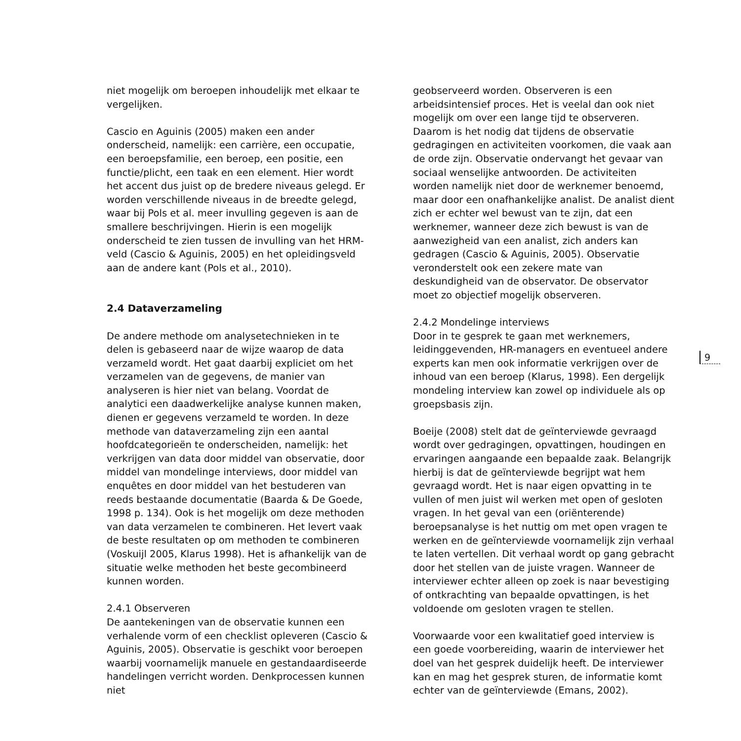niet mogelijk om beroepen inhoudelijk met elkaar te vergelijken.
Cascio en Aguinis (2005) maken een ander onderscheid, namelijk: een carrière, een occupatie, een beroepsfamilie, een beroep, een positie, een functie/plicht, een taak en een element. Hier wordt het accent dus juist op de bredere niveaus gelegd. Er worden verschillende niveaus in de breedte gelegd, waar bij Pols et al. meer invulling gegeven is aan de smallere beschrijvingen. Hierin is een mogelijk onderscheid te zien tussen de invulling van het HRM-veld (Cascio & Aguinis, 2005) en het opleidingsveld aan de andere kant (Pols et al., 2010).
2.4 Dataverzameling
De andere methode om analysetechnieken in te delen is gebaseerd naar de wijze waarop de data verzameld wordt. Het gaat daarbij expliciet om het verzamelen van de gegevens, de manier van analyseren is hier niet van belang. Voordat de analytici een daadwerkelijke analyse kunnen maken, dienen er gegevens verzameld te worden. In deze methode van dataverzameling zijn een aantal hoofdcategorieën te onderscheiden, namelijk: het verkrijgen van data door middel van observatie, door middel van mondelinge interviews, door middel van enquêtes en door middel van het bestuderen van reeds bestaande documentatie (Baarda & De Goede, 1998 p. 134). Ook is het mogelijk om deze methoden van data verzamelen te combineren. Het levert vaak de beste resultaten op om methoden te combineren (Voskuijl 2005, Klarus 1998). Het is afhankelijk van de situatie welke methoden het beste gecombineerd kunnen worden.
2.4.1 Observeren
De aantekeningen van de observatie kunnen een verhalende vorm of een checklist opleveren (Cascio & Aguinis, 2005). Observatie is geschikt voor beroepen waarbij voornamelijk manuele en gestandaardiseerde handelingen verricht worden. Denkprocessen kunnen niet
geobserveerd worden. Observeren is een arbeidsintensief proces. Het is veelal dan ook niet mogelijk om over een lange tijd te observeren. Daarom is het nodig dat tijdens de observatie gedragingen en activiteiten voorkomen, die vaak aan de orde zijn. Observatie ondervangt het gevaar van sociaal wenselijke antwoorden. De activiteiten worden namelijk niet door de werknemer benoemd, maar door een onafhankelijke analist. De analist dient zich er echter wel bewust van te zijn, dat een werknemer, wanneer deze zich bewust is van de aanwezigheid van een analist, zich anders kan gedragen (Cascio & Aguinis, 2005). Observatie veronderstelt ook een zekere mate van deskundigheid van de observator. De observator moet zo objectief mogelijk observeren.
2.4.2 Mondelinge interviews
Door in te gesprek te gaan met werknemers, leidinggevenden, HR-managers en eventueel andere experts kan men ook informatie verkrijgen over de inhoud van een beroep (Klarus, 1998). Een dergelijk mondeling interview kan zowel op individuele als op groepsbasis zijn.
Boeije (2008) stelt dat de geïnterviewde gevraagd wordt over gedragingen, opvattingen, houdingen en ervaringen aangaande een bepaalde zaak. Belangrijk hierbij is dat de geïnterviewde begrijpt wat hem gevraagd wordt. Het is naar eigen opvatting in te vullen of men juist wil werken met open of gesloten vragen. In het geval van een (oriënterende) beroepsanalyse is het nuttig om met open vragen te werken en de geïnterviewde voornamelijk zijn verhaal te laten vertellen. Dit verhaal wordt op gang gebracht door het stellen van de juiste vragen. Wanneer de interviewer echter alleen op zoek is naar bevestiging of ontkrachting van bepaalde opvattingen, is het voldoende om gesloten vragen te stellen.
Voorwaarde voor een kwalitatief goed interview is een goede voorbereiding, waarin de interviewer het doel van het gesprek duidelijk heeft. De interviewer kan en mag het gesprek sturen, de informatie komt echter van de geïnterviewde (Emans, 2002).
9